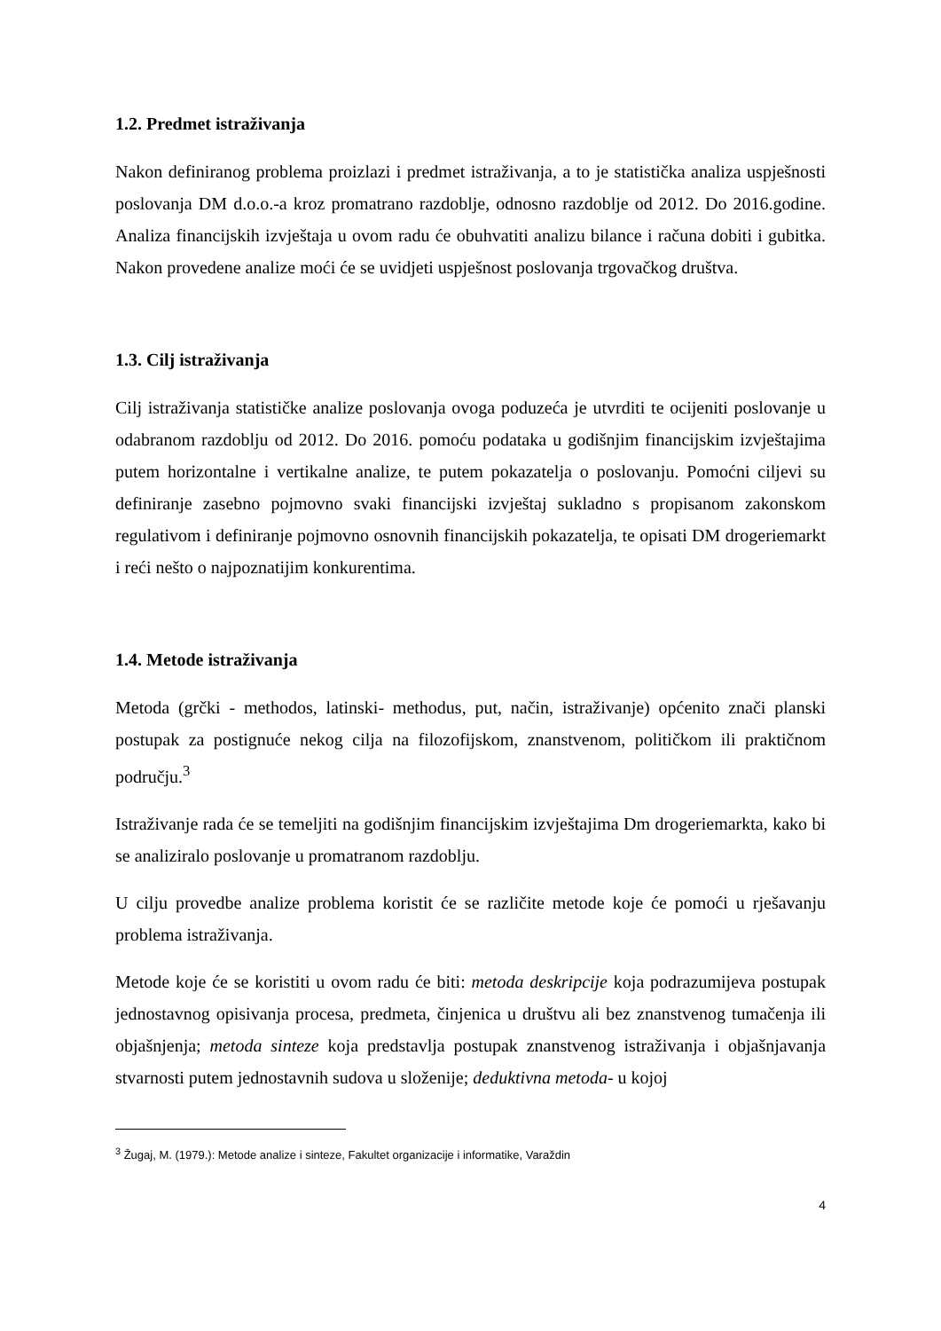1.2. Predmet istraživanja
Nakon definiranog problema proizlazi i predmet istraživanja, a to je statistička analiza uspješnosti poslovanja DM d.o.o.-a kroz promatrano razdoblje, odnosno razdoblje od 2012. Do 2016.godine. Analiza financijskih izvještaja u ovom radu će obuhvatiti analizu bilance i računa dobiti i gubitka. Nakon provedene analize moći će se uvidjeti uspješnost poslovanja trgovačkog društva.
1.3. Cilj istraživanja
Cilj istraživanja statističke analize poslovanja ovoga poduzeća je utvrditi te ocijeniti poslovanje u odabranom razdoblju od 2012. Do 2016. pomoću podataka u godišnjim financijskim izvještajima putem horizontalne i vertikalne analize, te putem pokazatelja o poslovanju. Pomoćni ciljevi su definiranje zasebno pojmovno svaki financijski izvještaj sukladno s propisanom zakonskom regulativom i definiranje pojmovno osnovnih financijskih pokazatelja, te opisati DM drogeriemarkt i reći nešto o najpoznatijim konkurentima.
1.4. Metode istraživanja
Metoda (grčki - methodos, latinski- methodus, put, način, istraživanje) općenito znači planski postupak za postignuće nekog cilja na filozofijskom, znanstvenom, političkom ili praktičnom području.<sup>3</sup>
Istraživanje rada će se temeljiti na godišnjim financijskim izvještajima Dm drogeriemarkta, kako bi se analiziralo poslovanje u promatranom razdoblju.
U cilju provedbe analize problema koristit će se različite metode koje će pomoći u rješavanju problema istraživanja.
Metode koje će se koristiti u ovom radu će biti: metoda deskripcije koja podrazumijeva postupak jednostavnog opisivanja procesa, predmeta, činjenica u društvu ali bez znanstvenog tumačenja ili objašnjenja; metoda sinteze koja predstavlja postupak znanstvenog istraživanja i objašnjavanja stvarnosti putem jednostavnih sudova u složenije; deduktivna metoda- u kojoj
<sup>3</sup> Žugaj, M. (1979.): Metode analize i sinteze, Fakultet organizacije i informatike, Varaždin
4